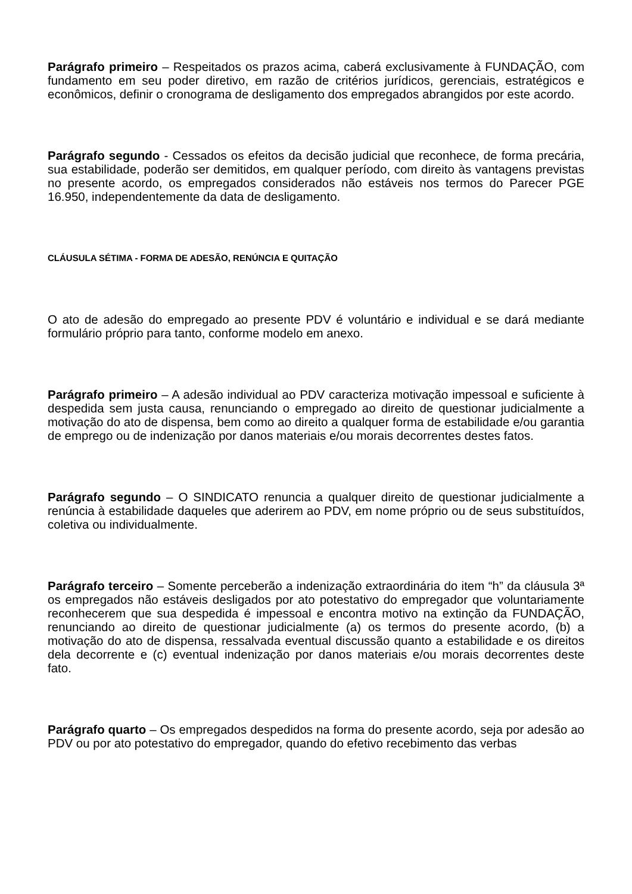Parágrafo primeiro – Respeitados os prazos acima, caberá exclusivamente à FUNDAÇÃO, com fundamento em seu poder diretivo, em razão de critérios jurídicos, gerenciais, estratégicos e econômicos, definir o cronograma de desligamento dos empregados abrangidos por este acordo.
Parágrafo segundo - Cessados os efeitos da decisão judicial que reconhece, de forma precária, sua estabilidade, poderão ser demitidos, em qualquer período, com direito às vantagens previstas no presente acordo, os empregados considerados não estáveis nos termos do Parecer PGE 16.950, independentemente da data de desligamento.
CLÁUSULA SÉTIMA - FORMA DE ADESÃO, RENÚNCIA E QUITAÇÃO
O ato de adesão do empregado ao presente PDV é voluntário e individual e se dará mediante formulário próprio para tanto, conforme modelo em anexo.
Parágrafo primeiro – A adesão individual ao PDV caracteriza motivação impessoal e suficiente à despedida sem justa causa, renunciando o empregado ao direito de questionar judicialmente a motivação do ato de dispensa, bem como ao direito a qualquer forma de estabilidade e/ou garantia de emprego ou de indenização por danos materiais e/ou morais decorrentes destes fatos.
Parágrafo segundo – O SINDICATO renuncia a qualquer direito de questionar judicialmente a renúncia à estabilidade daqueles que aderirem ao PDV, em nome próprio ou de seus substituídos, coletiva ou individualmente.
Parágrafo terceiro – Somente perceberão a indenização extraordinária do item “h” da cláusula 3ª os empregados não estáveis desligados por ato potestativo do empregador que voluntariamente reconhecerem que sua despedida é impessoal e encontra motivo na extinção da FUNDAÇÃO, renunciando ao direito de questionar judicialmente (a) os termos do presente acordo, (b) a motivação do ato de dispensa, ressalvada eventual discussão quanto a estabilidade e os direitos dela decorrente e (c) eventual indenização por danos materiais e/ou morais decorrentes deste fato.
Parágrafo quarto – Os empregados despedidos na forma do presente acordo, seja por adesão ao PDV ou por ato potestativo do empregador, quando do efetivo recebimento das verbas